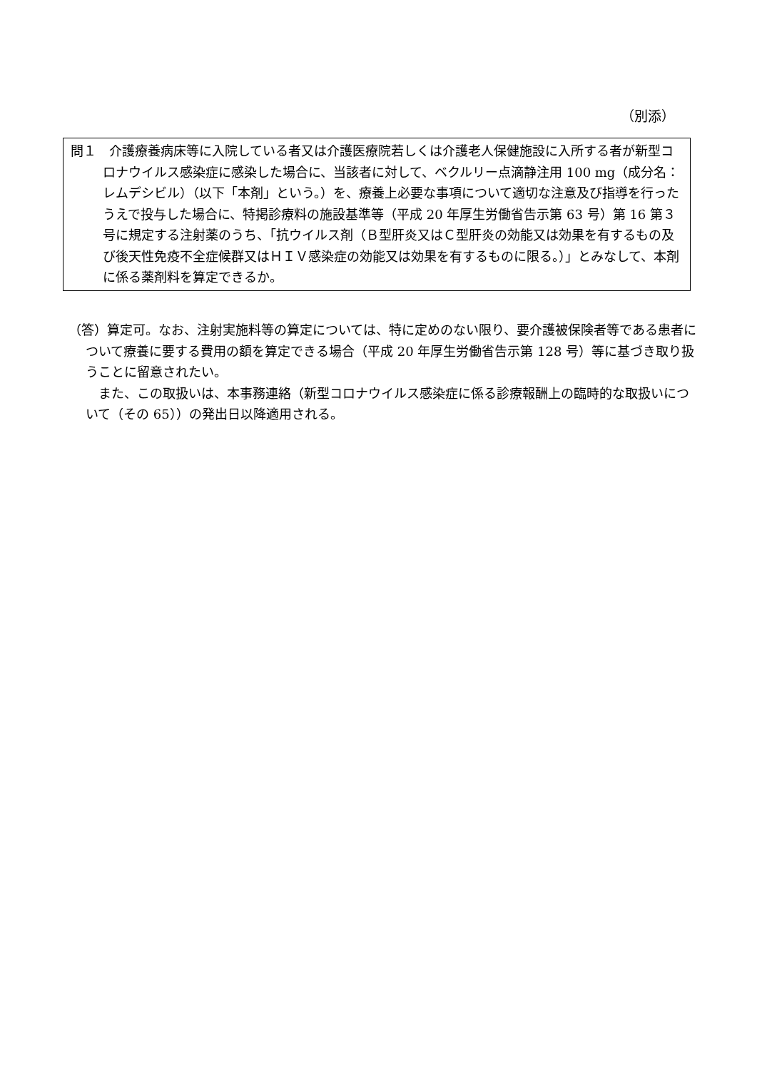（別添）
問１　介護療養病床等に入院している者又は介護医療院若しくは介護老人保健施設に入所する者が新型コロナウイルス感染症に感染した場合に、当該者に対して、ベクルリー点滴静注用 100 mg（成分名：レムデシビル）（以下「本剤」という。）を、療養上必要な事項について適切な注意及び指導を行ったうえで投与した場合に、特掲診療料の施設基準等（平成 20 年厚生労働省告示第 63 号）第 16 第３号に規定する注射薬のうち、「抗ウイルス剤（Ｂ型肝炎又はＣ型肝炎の効能又は効果を有するもの及び後天性免疫不全症候群又はＨＩＶ感染症の効能又は効果を有するものに限る。）」とみなして、本剤に係る薬剤料を算定できるか。
（答）算定可。なお、注射実施料等の算定については、特に定めのない限り、要介護被保険者等である患者について療養に要する費用の額を算定できる場合（平成 20 年厚生労働省告示第 128 号）等に基づき取り扱うことに留意されたい。
　また、この取扱いは、本事務連絡（新型コロナウイルス感染症に係る診療報酬上の臨時的な取扱いについて（その 65））の発出日以降適用される。